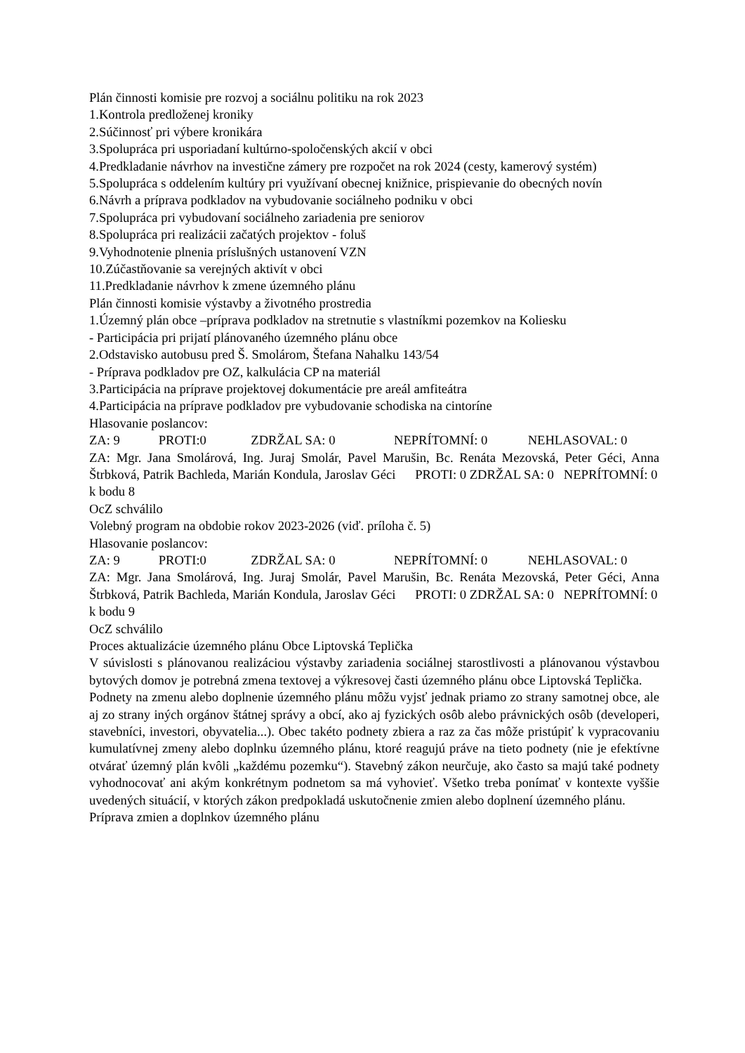Plán činnosti komisie pre rozvoj a sociálnu politiku na rok 2023
1.Kontrola predloženej kroniky
2.Súčinnosť pri výbere kronikára
3.Spolupráca pri usporiadaní kultúrno-spoločenských akcií v obci
4.Predkladanie návrhov na investične zámery pre rozpočet na rok 2024 (cesty, kamerový systém)
5.Spolupráca s oddelením kultúry pri využívaní obecnej knižnice, prispievanie do obecných novín
6.Návrh a príprava podkladov na vybudovanie sociálneho podniku v obci
7.Spolupráca pri vybudovaní sociálneho zariadenia pre seniorov
8.Spolupráca pri realizácii začatých projektov - foluš
9.Vyhodnotenie plnenia príslušných ustanovení VZN
10.Zúčastňovanie sa verejných aktivít v obci
11.Predkladanie návrhov k zmene územného plánu
Plán činnosti komisie výstavby a životného prostredia
1.Územný plán obce –príprava podkladov na stretnutie s vlastníkmi pozemkov na Koliesku
- Participácia pri prijatí plánovaného územného plánu obce
2.Odstavisko autobusu pred Š. Smolárom, Štefana Nahalku 143/54
- Príprava podkladov pre OZ, kalkulácia CP na materiál
3.Participácia na príprave projektovej dokumentácie pre areál amfiteátra
4.Participácia na príprave podkladov pre vybudovanie schodiska na cintoríne
Hlasovanie poslancov:
ZA: 9 PROTI:0 ZDRŽAL SA: 0 NEPRÍTOMNÍ: 0 NEHLASOVAL: 0
ZA: Mgr. Jana Smolárová, Ing. Juraj Smolár, Pavel Marušin, Bc. Renáta Mezovská, Peter Géci, Anna Štrbková, Patrik Bachleda, Marián Kondula, Jaroslav Géci PROTI: 0 ZDRŽAL SA: 0 NEPRÍTOMNÍ: 0
k bodu 8
OcZ schválilo
Volebný program na obdobie rokov 2023-2026 (viď. príloha č. 5)
Hlasovanie poslancov:
ZA: 9 PROTI:0 ZDRŽAL SA: 0 NEPRÍTOMNÍ: 0 NEHLASOVAL: 0
ZA: Mgr. Jana Smolárová, Ing. Juraj Smolár, Pavel Marušin, Bc. Renáta Mezovská, Peter Géci, Anna Štrbková, Patrik Bachleda, Marián Kondula, Jaroslav Géci PROTI: 0 ZDRŽAL SA: 0 NEPRÍTOMNÍ: 0
k bodu 9
OcZ schválilo
Proces aktualizácie územného plánu Obce Liptovská Teplička
V súvislosti s plánovanou realizáciou výstavby zariadenia sociálnej starostlivosti a plánovanou výstavbou bytových domov je potrebná zmena textovej a výkresovej časti územného plánu obce Liptovská Teplička.
Podnety na zmenu alebo doplnenie územného plánu môžu vyjsť jednak priamo zo strany samotnej obce, ale aj zo strany iných orgánov štátnej správy a obcí, ako aj fyzických osôb alebo právnických osôb (developeri, stavebníci, investori, obyvatelia...). Obec takéto podnety zbiera a raz za čas môže pristúpiť k vypracovaniu kumulatívnej zmeny alebo doplnku územného plánu, ktoré reagujú práve na tieto podnety (nie je efektívne otvárať územný plán kvôli „každému pozemku“). Stavebný zákon neurčuje, ako často sa majú také podnety vyhodnocovať ani akým konkrétnym podnetom sa má vyhovieť. Všetko treba ponímať v kontexte vyššie uvedených situácií, v ktorých zákon predpokladá uskutočnenie zmien alebo doplnení územného plánu.
Príprava zmien a doplnkov územného plánu